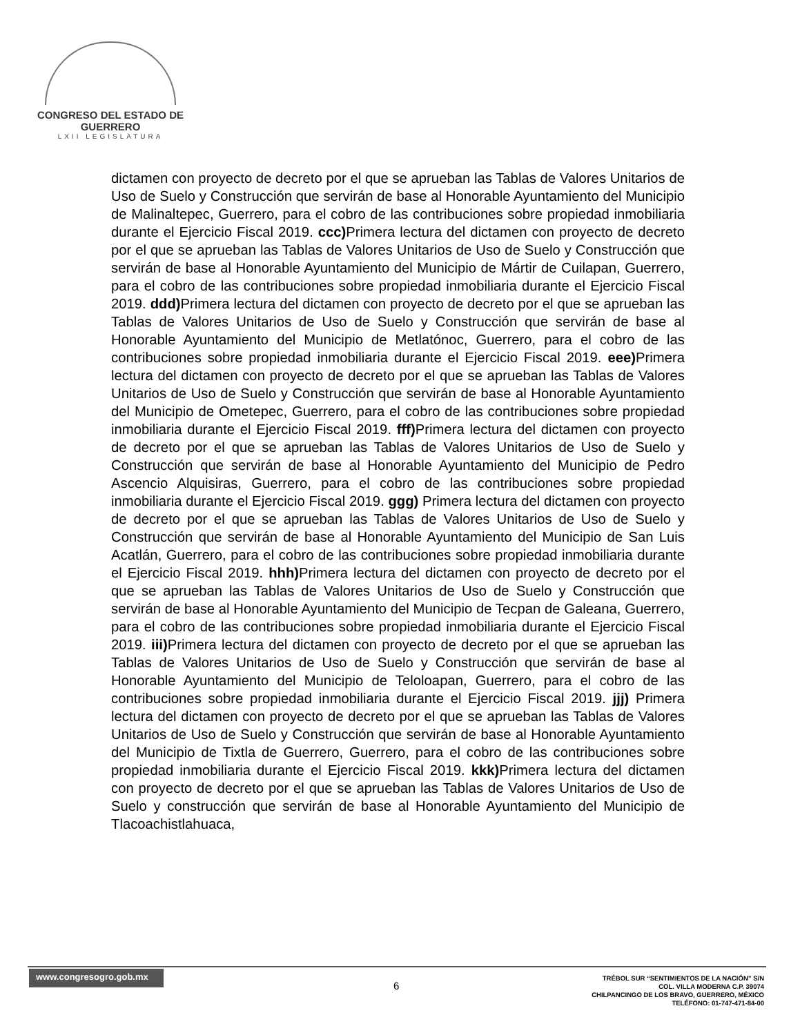CONGRESO DEL ESTADO DE GUERRERO
LXII LEGISLATURA
dictamen con proyecto de decreto por el que se aprueban las Tablas de Valores Unitarios de Uso de Suelo y Construcción que servirán de base al Honorable Ayuntamiento del Municipio de Malinaltepec, Guerrero, para el cobro de las contribuciones sobre propiedad inmobiliaria durante el Ejercicio Fiscal 2019. ccc) Primera lectura del dictamen con proyecto de decreto por el que se aprueban las Tablas de Valores Unitarios de Uso de Suelo y Construcción que servirán de base al Honorable Ayuntamiento del Municipio de Mártir de Cuilapan, Guerrero, para el cobro de las contribuciones sobre propiedad inmobiliaria durante el Ejercicio Fiscal 2019. ddd) Primera lectura del dictamen con proyecto de decreto por el que se aprueban las Tablas de Valores Unitarios de Uso de Suelo y Construcción que servirán de base al Honorable Ayuntamiento del Municipio de Metlatónoc, Guerrero, para el cobro de las contribuciones sobre propiedad inmobiliaria durante el Ejercicio Fiscal 2019. eee) Primera lectura del dictamen con proyecto de decreto por el que se aprueban las Tablas de Valores Unitarios de Uso de Suelo y Construcción que servirán de base al Honorable Ayuntamiento del Municipio de Ometepec, Guerrero, para el cobro de las contribuciones sobre propiedad inmobiliaria durante el Ejercicio Fiscal 2019. fff) Primera lectura del dictamen con proyecto de decreto por el que se aprueban las Tablas de Valores Unitarios de Uso de Suelo y Construcción que servirán de base al Honorable Ayuntamiento del Municipio de Pedro Ascencio Alquisiras, Guerrero, para el cobro de las contribuciones sobre propiedad inmobiliaria durante el Ejercicio Fiscal 2019. ggg) Primera lectura del dictamen con proyecto de decreto por el que se aprueban las Tablas de Valores Unitarios de Uso de Suelo y Construcción que servirán de base al Honorable Ayuntamiento del Municipio de San Luis Acatlán, Guerrero, para el cobro de las contribuciones sobre propiedad inmobiliaria durante el Ejercicio Fiscal 2019. hhh) Primera lectura del dictamen con proyecto de decreto por el que se aprueban las Tablas de Valores Unitarios de Uso de Suelo y Construcción que servirán de base al Honorable Ayuntamiento del Municipio de Tecpan de Galeana, Guerrero, para el cobro de las contribuciones sobre propiedad inmobiliaria durante el Ejercicio Fiscal 2019. iii) Primera lectura del dictamen con proyecto de decreto por el que se aprueban las Tablas de Valores Unitarios de Uso de Suelo y Construcción que servirán de base al Honorable Ayuntamiento del Municipio de Teloloapan, Guerrero, para el cobro de las contribuciones sobre propiedad inmobiliaria durante el Ejercicio Fiscal 2019. jjj) Primera lectura del dictamen con proyecto de decreto por el que se aprueban las Tablas de Valores Unitarios de Uso de Suelo y Construcción que servirán de base al Honorable Ayuntamiento del Municipio de Tixtla de Guerrero, Guerrero, para el cobro de las contribuciones sobre propiedad inmobiliaria durante el Ejercicio Fiscal 2019. kkk) Primera lectura del dictamen con proyecto de decreto por el que se aprueban las Tablas de Valores Unitarios de Uso de Suelo y construcción que servirán de base al Honorable Ayuntamiento del Municipio de Tlacoachistlahuaca,
www.congresogro.gob.mx
6
TRÉBOL SUR “SENTIMIENTOS DE LA NACIÓN” S/N
COL. VILLA MODERNA C.P. 39074
CHILPANCINGO DE LOS BRAVO, GUERRERO, MÉXICO
TELÉFONO: 01-747-471-84-00